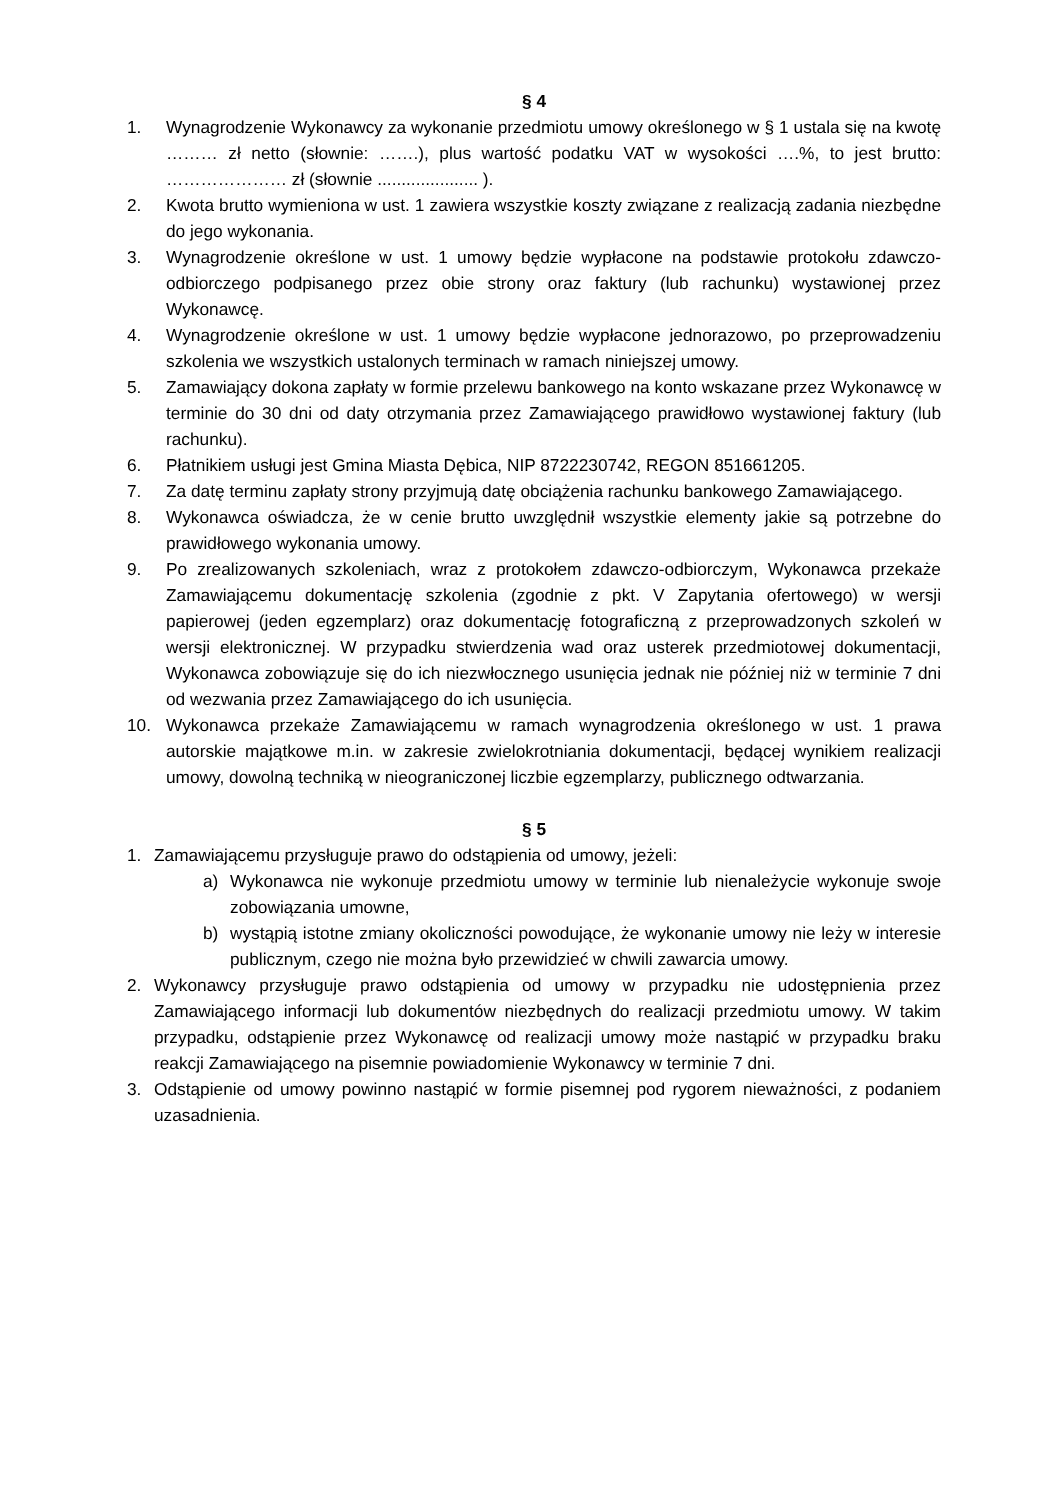§ 4
1. Wynagrodzenie Wykonawcy za wykonanie przedmiotu umowy określonego w § 1 ustala się na kwotę ……… zł netto (słownie: …….), plus wartość podatku VAT w wysokości ….%, to jest brutto: ………………… zł (słownie ..................... ).
2. Kwota brutto wymieniona w ust. 1 zawiera wszystkie koszty związane z realizacją zadania niezbędne do jego wykonania.
3. Wynagrodzenie określone w ust. 1 umowy będzie wypłacone na podstawie protokołu zdawczo-odbiorczego podpisanego przez obie strony oraz faktury (lub rachunku) wystawionej przez Wykonawcę.
4. Wynagrodzenie określone w ust. 1 umowy będzie wypłacone jednorazowo, po przeprowadzeniu szkolenia we wszystkich ustalonych terminach w ramach niniejszej umowy.
5. Zamawiający dokona zapłaty w formie przelewu bankowego na konto wskazane przez Wykonawcę w terminie do 30 dni od daty otrzymania przez Zamawiającego prawidłowo wystawionej faktury (lub rachunku).
6. Płatnikiem usługi jest Gmina Miasta Dębica, NIP 8722230742, REGON 851661205.
7. Za datę terminu zapłaty strony przyjmują datę obciążenia rachunku bankowego Zamawiającego.
8. Wykonawca oświadcza, że w cenie brutto uwzględnił wszystkie elementy jakie są potrzebne do prawidłowego wykonania umowy.
9. Po zrealizowanych szkoleniach, wraz z protokołem zdawczo-odbiorczym, Wykonawca przekaże Zamawiającemu dokumentację szkolenia (zgodnie z pkt. V Zapytania ofertowego) w wersji papierowej (jeden egzemplarz) oraz dokumentację fotograficzną z przeprowadzonych szkoleń w wersji elektronicznej. W przypadku stwierdzenia wad oraz usterek przedmiotowej dokumentacji, Wykonawca zobowiązuje się do ich niezwłocznego usunięcia jednak nie później niż w terminie 7 dni od wezwania przez Zamawiającego do ich usunięcia.
10. Wykonawca przekaże Zamawiającemu w ramach wynagrodzenia określonego w ust. 1 prawa autorskie majątkowe m.in. w zakresie zwielokrotniania dokumentacji, będącej wynikiem realizacji umowy, dowolną techniką w nieograniczonej liczbie egzemplarzy, publicznego odtwarzania.
§ 5
1. Zamawiającemu przysługuje prawo do odstąpienia od umowy, jeżeli:
a) Wykonawca nie wykonuje przedmiotu umowy w terminie lub nienależycie wykonuje swoje zobowiązania umowne,
b) wystąpią istotne zmiany okoliczności powodujące, że wykonanie umowy nie leży w interesie publicznym, czego nie można było przewidzieć w chwili zawarcia umowy.
2. Wykonawcy przysługuje prawo odstąpienia od umowy w przypadku nie udostępnienia przez Zamawiającego informacji lub dokumentów niezbędnych do realizacji przedmiotu umowy. W takim przypadku, odstąpienie przez Wykonawcę od realizacji umowy może nastąpić w przypadku braku reakcji Zamawiającego na pisemnie powiadomienie Wykonawcy w terminie 7 dni.
3. Odstąpienie od umowy powinno nastąpić w formie pisemnej pod rygorem nieważności, z podaniem uzasadnienia.